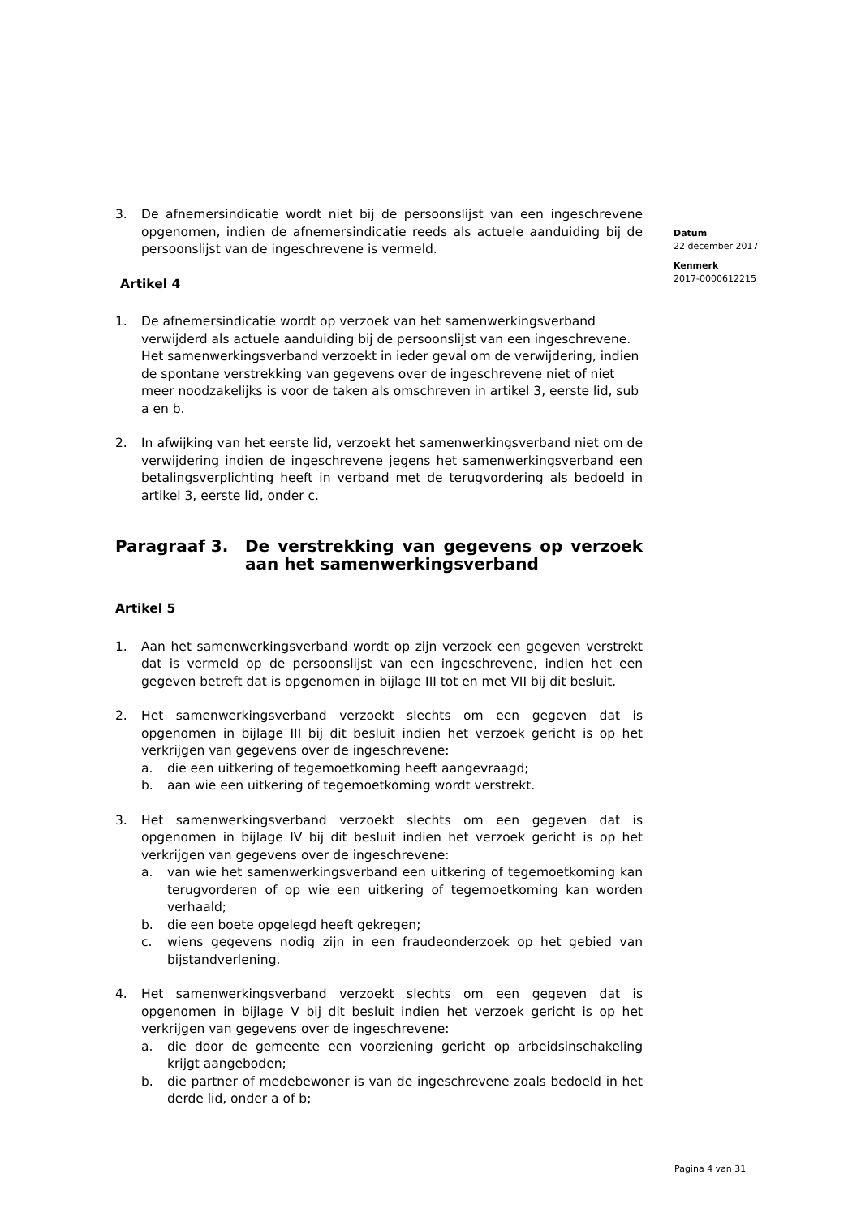3. De afnemersindicatie wordt niet bij de persoonslijst van een ingeschrevene opgenomen, indien de afnemersindicatie reeds als actuele aanduiding bij de persoonslijst van de ingeschrevene is vermeld.
Artikel 4
1. De afnemersindicatie wordt op verzoek van het samenwerkingsverband verwijderd als actuele aanduiding bij de persoonslijst van een ingeschrevene. Het samenwerkingsverband verzoekt in ieder geval om de verwijdering, indien de spontane verstrekking van gegevens over de ingeschrevene niet of niet meer noodzakelijks is voor de taken als omschreven in artikel 3, eerste lid, sub a en b.
2. In afwijking van het eerste lid, verzoekt het samenwerkingsverband niet om de verwijdering indien de ingeschrevene jegens het samenwerkingsverband een betalingsverplichting heeft in verband met de terugvordering als bedoeld in artikel 3, eerste lid, onder c.
Paragraaf 3. De verstrekking van gegevens op verzoek aan het samenwerkingsverband
Artikel 5
1. Aan het samenwerkingsverband wordt op zijn verzoek een gegeven verstrekt dat is vermeld op de persoonslijst van een ingeschrevene, indien het een gegeven betreft dat is opgenomen in bijlage III tot en met VII bij dit besluit.
2. Het samenwerkingsverband verzoekt slechts om een gegeven dat is opgenomen in bijlage III bij dit besluit indien het verzoek gericht is op het verkrijgen van gegevens over de ingeschrevene:
a. die een uitkering of tegemoetkoming heeft aangevraagd;
b. aan wie een uitkering of tegemoetkoming wordt verstrekt.
3. Het samenwerkingsverband verzoekt slechts om een gegeven dat is opgenomen in bijlage IV bij dit besluit indien het verzoek gericht is op het verkrijgen van gegevens over de ingeschrevene:
a. van wie het samenwerkingsverband een uitkering of tegemoetkoming kan terugvorderen of op wie een uitkering of tegemoetkoming kan worden verhaald;
b. die een boete opgelegd heeft gekregen;
c. wiens gegevens nodig zijn in een fraudeonderzoek op het gebied van bijstandverlening.
4. Het samenwerkingsverband verzoekt slechts om een gegeven dat is opgenomen in bijlage V bij dit besluit indien het verzoek gericht is op het verkrijgen van gegevens over de ingeschrevene:
a. die door de gemeente een voorziening gericht op arbeidsinschakeling krijgt aangeboden;
b. die partner of medebewoner is van de ingeschrevene zoals bedoeld in het derde lid, onder a of b;
Datum
22 december 2017
Kenmerk
2017-0000612215
Pagina 4 van 31